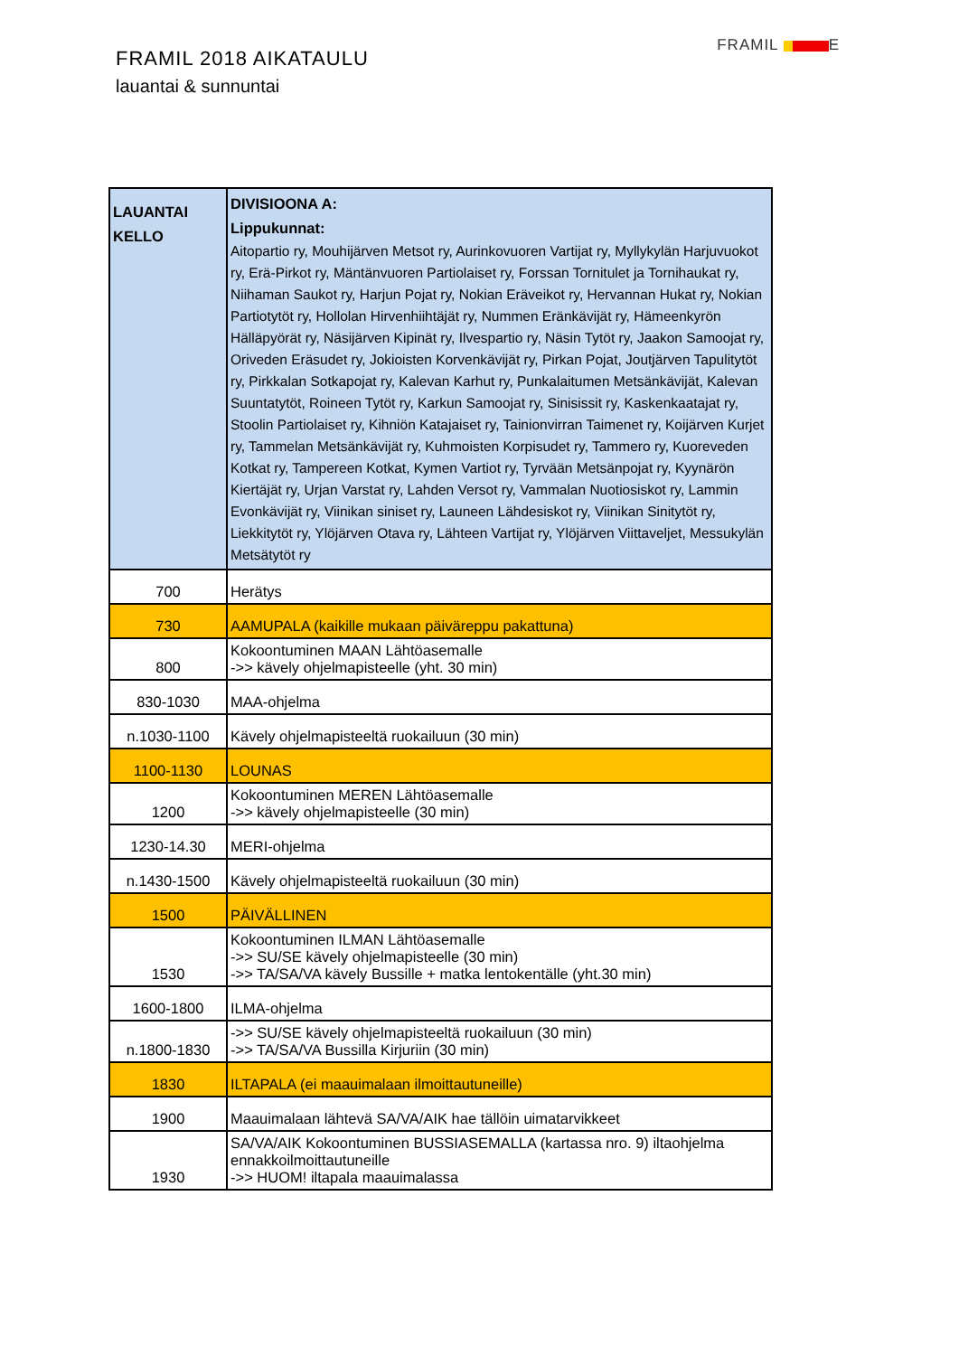FRAMIL 2018 AIKATAULU
lauantai & sunnuntai
FRAMIL E
| LAUANTAI KELLO | DIVISIOONA A: Lippukunnat: Aitopartio ry, Mouhijärven Metsot ry, Aurinkovuoren Vartijat ry, Myllykylän Harjuvuokot ry, Erä-Pirkot ry, Mäntänvuoren Partiolaiset ry, Forssan Tornitulet ja Tornihaukat ry, Niihaman Saukot ry, Harjun Pojat ry, Nokian Eräveikot ry, Hervannan Hukat ry, Nokian Partiotytöt ry, Hollolan Hirvenhiihtäjät ry, Nummen Eränkävijät ry, Hämeenkyrön Hälläpyörät ry, Näsijärven Kipinät ry, Ilvespartio ry, Näsin Tytöt ry, Jaakon Samoojat ry, Oriveden Eräsudet ry, Jokioisten Korvenkävijät ry, Pirkan Pojat, Joutjärven Tapulitytöt ry, Pirkkalan Sotkapojat ry, Kalevan Karhut ry, Punkalaitumen Metsänkävijät, Kalevan Suuntatytöt, Roineen Tytöt ry, Karkun Samoojat ry, Sinisissit ry, Kaskenkaatajat ry, Stoolin Partiolaiset ry, Kihniön Katajaiset ry, Tainionvirran Taimenet ry, Koijärven Kurjet ry, Tammelan Metsänkävijät ry, Kuhmoisten Korpisudet ry, Tammero ry, Kuoreveden Kotkat ry, Tampereen Kotkat, Kymen Vartiot ry, Tyrvään Metsänpojat ry, Kyynärön Kiertäjät ry, Urjan Varstat ry, Lahden Versot ry, Vammalan Nuotiosiskot ry, Lammin Evonkävijät ry, Viinikan siniset ry, Launeen Lähdesiskot ry, Viinikan Sinitytöt ry, Liekkitytöt ry, Ylöjärven Otava ry, Lähteen Vartijat ry, Ylöjärven Viittaveljet, Messukylän Metsätytöt ry |
| 700 | Herätys |
| 730 | AAMUPALA (kaikille mukaan päiväreppu pakattuna) |
| 800 | Kokoontuminen MAAN Lähtöasemalle ->> kävely ohjelmapisteelle (yht. 30 min) |
| 830-1030 | MAA-ohjelma |
| n.1030-1100 | Kävely ohjelmapisteeltä ruokailuun (30 min) |
| 1100-1130 | LOUNAS |
| 1200 | Kokoontuminen MEREN Lähtöasemalle ->> kävely ohjelmapisteelle (30 min) |
| 1230-14.30 | MERI-ohjelma |
| n.1430-1500 | Kävely ohjelmapisteeltä ruokailuun (30 min) |
| 1500 | PÄIVÄLLINEN |
| 1530 | Kokoontuminen ILMAN Lähtöasemalle ->> SU/SE kävely ohjelmapisteelle (30 min) ->> TA/SA/VA kävely Bussille + matka lentokentälle (yht.30 min) |
| 1600-1800 | ILMA-ohjelma |
| n.1800-1830 | ->> SU/SE kävely ohjelmapisteeltä ruokailuun (30 min) ->> TA/SA/VA Bussilla Kirjuriin (30 min) |
| 1830 | ILTAPALA (ei maauimalaan ilmoittautuneille) |
| 1900 | Maauimalaan lähtevä SA/VA/AIK hae tällöin uimatarvikkeet |
| 1930 | SA/VA/AIK Kokoontuminen BUSSIASEMALLA (kartassa nro. 9) iltaohjelma ennakkoilmoittautuneille ->> HUOM! iltapala maauimalassa |